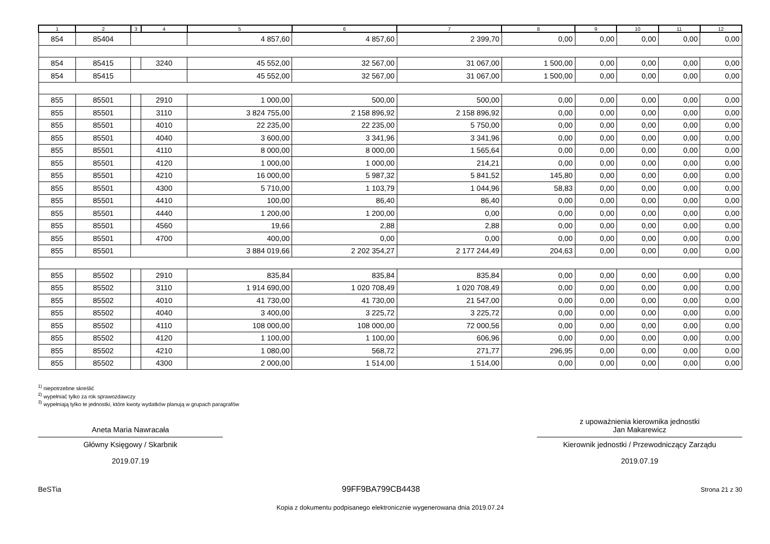| 1 | 2 | 3 | 4 | 5 | 6 | 7 | 8 | 9 | 10 | 11 | 12 |
| --- | --- | --- | --- | --- | --- | --- | --- | --- | --- | --- | --- |
| 854 | 85404 | | | 4 857,60 | 4 857,60 | 2 399,70 | 0,00 | 0,00 | 0,00 | 0,00 | 0,00 |
| 854 | 85415 | | 3240 | 45 552,00 | 32 567,00 | 31 067,00 | 1 500,00 | 0,00 | 0,00 | 0,00 | 0,00 |
| 854 | 85415 | | | 45 552,00 | 32 567,00 | 31 067,00 | 1 500,00 | 0,00 | 0,00 | 0,00 | 0,00 |
| 855 | 85501 | | 2910 | 1 000,00 | 500,00 | 500,00 | 0,00 | 0,00 | 0,00 | 0,00 | 0,00 |
| 855 | 85501 | | 3110 | 3 824 755,00 | 2 158 896,92 | 2 158 896,92 | 0,00 | 0,00 | 0,00 | 0,00 | 0,00 |
| 855 | 85501 | | 4010 | 22 235,00 | 22 235,00 | 5 750,00 | 0,00 | 0,00 | 0,00 | 0,00 | 0,00 |
| 855 | 85501 | | 4040 | 3 600,00 | 3 341,96 | 3 341,96 | 0,00 | 0,00 | 0,00 | 0,00 | 0,00 |
| 855 | 85501 | | 4110 | 8 000,00 | 8 000,00 | 1 565,64 | 0,00 | 0,00 | 0,00 | 0,00 | 0,00 |
| 855 | 85501 | | 4120 | 1 000,00 | 1 000,00 | 214,21 | 0,00 | 0,00 | 0,00 | 0,00 | 0,00 |
| 855 | 85501 | | 4210 | 16 000,00 | 5 987,32 | 5 841,52 | 145,80 | 0,00 | 0,00 | 0,00 | 0,00 |
| 855 | 85501 | | 4300 | 5 710,00 | 1 103,79 | 1 044,96 | 58,83 | 0,00 | 0,00 | 0,00 | 0,00 |
| 855 | 85501 | | 4410 | 100,00 | 86,40 | 86,40 | 0,00 | 0,00 | 0,00 | 0,00 | 0,00 |
| 855 | 85501 | | 4440 | 1 200,00 | 1 200,00 | 0,00 | 0,00 | 0,00 | 0,00 | 0,00 | 0,00 |
| 855 | 85501 | | 4560 | 19,66 | 2,88 | 2,88 | 0,00 | 0,00 | 0,00 | 0,00 | 0,00 |
| 855 | 85501 | | 4700 | 400,00 | 0,00 | 0,00 | 0,00 | 0,00 | 0,00 | 0,00 | 0,00 |
| 855 | 85501 | | | 3 884 019,66 | 2 202 354,27 | 2 177 244,49 | 204,63 | 0,00 | 0,00 | 0,00 | 0,00 |
| 855 | 85502 | | 2910 | 835,84 | 835,84 | 835,84 | 0,00 | 0,00 | 0,00 | 0,00 | 0,00 |
| 855 | 85502 | | 3110 | 1 914 690,00 | 1 020 708,49 | 1 020 708,49 | 0,00 | 0,00 | 0,00 | 0,00 | 0,00 |
| 855 | 85502 | | 4010 | 41 730,00 | 41 730,00 | 21 547,00 | 0,00 | 0,00 | 0,00 | 0,00 | 0,00 |
| 855 | 85502 | | 4040 | 3 400,00 | 3 225,72 | 3 225,72 | 0,00 | 0,00 | 0,00 | 0,00 | 0,00 |
| 855 | 85502 | | 4110 | 108 000,00 | 108 000,00 | 72 000,56 | 0,00 | 0,00 | 0,00 | 0,00 | 0,00 |
| 855 | 85502 | | 4120 | 1 100,00 | 1 100,00 | 606,96 | 0,00 | 0,00 | 0,00 | 0,00 | 0,00 |
| 855 | 85502 | | 4210 | 1 080,00 | 568,72 | 271,77 | 296,95 | 0,00 | 0,00 | 0,00 | 0,00 |
| 855 | 85502 | | 4300 | 2 000,00 | 1 514,00 | 1 514,00 | 0,00 | 0,00 | 0,00 | 0,00 | 0,00 |
<sup>1)</sup> niepotrzebne skreślić
<sup>2)</sup> wypełniać tylko za rok sprawozdawczy
<sup>3)</sup> wypełniają tylko te jednostki, które kwoty wydatków planują w grupach paragrafów
Aneta Maria Nawracała
Główny Księgowy / Skarbnik
2019.07.19
z upoważnienia kierownika jednostki
Jan Makarewicz
Kierownik jednostki / Przewodniczący Zarządu
2019.07.19
BeSTia 99FF9BA799CB4438 Strona 21 z 30
Kopia z dokumentu podpisanego elektronicznie wygenerowana dnia 2019.07.24